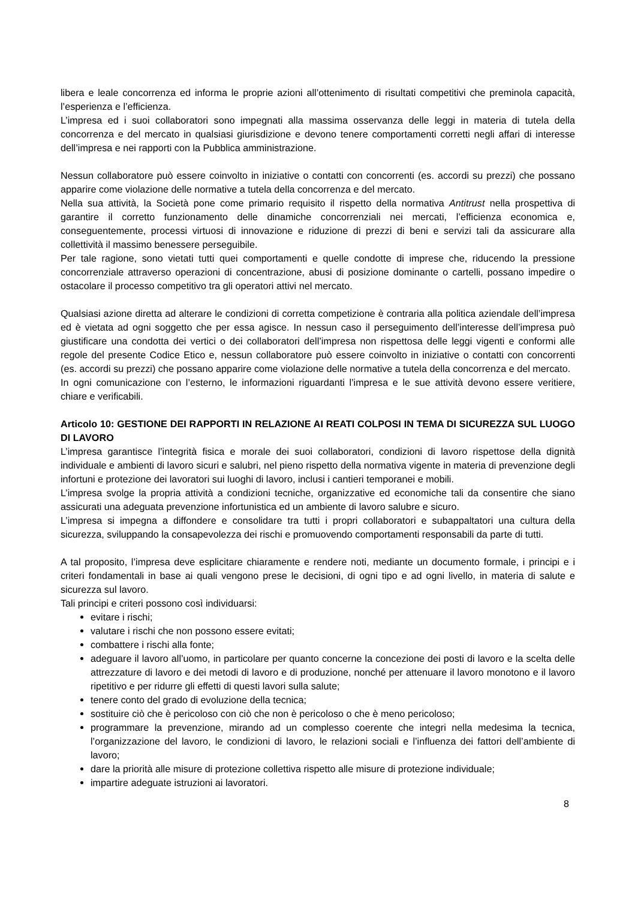libera e leale concorrenza ed informa le proprie azioni all’ottenimento di risultati competitivi che preminola capacità, l’esperienza e l’efficienza.
L’impresa ed i suoi collaboratori sono impegnati alla massima osservanza delle leggi in materia di tutela della concorrenza e del mercato in qualsiasi giurisdizione e devono tenere comportamenti corretti negli affari di interesse dell’impresa e nei rapporti con la Pubblica amministrazione.
Nessun collaboratore può essere coinvolto in iniziative o contatti con concorrenti (es. accordi su prezzi) che possano apparire come violazione delle normative a tutela della concorrenza e del mercato.
Nella sua attività, la Società pone come primario requisito il rispetto della normativa Antitrust nella prospettiva di garantire il corretto funzionamento delle dinamiche concorrenziali nei mercati, l’efficienza economica e, conseguentemente, processi virtuosi di innovazione e riduzione di prezzi di beni e servizi tali da assicurare alla collettività il massimo benessere perseguibile.
Per tale ragione, sono vietati tutti quei comportamenti e quelle condotte di imprese che, riducendo la pressione concorrenziale attraverso operazioni di concentrazione, abusi di posizione dominante o cartelli, possano impedire o ostacolare il processo competitivo tra gli operatori attivi nel mercato.
Qualsiasi azione diretta ad alterare le condizioni di corretta competizione è contraria alla politica aziendale dell’impresa ed è vietata ad ogni soggetto che per essa agisce. In nessun caso il perseguimento dell’interesse dell’impresa può giustificare una condotta dei vertici o dei collaboratori dell’impresa non rispettosa delle leggi vigenti e conformi alle regole del presente Codice Etico e, nessun collaboratore può essere coinvolto in iniziative o contatti con concorrenti (es. accordi su prezzi) che possano apparire come violazione delle normative a tutela della concorrenza e del mercato.
In ogni comunicazione con l’esterno, le informazioni riguardanti l’impresa e le sue attività devono essere veritiere, chiare e verificabili.
Articolo 10: GESTIONE DEI RAPPORTI IN RELAZIONE AI REATI COLPOSI IN TEMA DI SICUREZZA SUL LUOGO DI LAVORO
L’impresa garantisce l’integrità fisica e morale dei suoi collaboratori, condizioni di lavoro rispettose della dignità individuale e ambienti di lavoro sicuri e salubri, nel pieno rispetto della normativa vigente in materia di prevenzione degli infortuni e protezione dei lavoratori sui luoghi di lavoro, inclusi i cantieri temporanei e mobili.
L’impresa svolge la propria attività a condizioni tecniche, organizzative ed economiche tali da consentire che siano assicurati una adeguata prevenzione infortunistica ed un ambiente di lavoro salubre e sicuro.
L’impresa si impegna a diffondere e consolidare tra tutti i propri collaboratori e subappaltatori una cultura della sicurezza, sviluppando la consapevolezza dei rischi e promuovendo comportamenti responsabili da parte di tutti.
A tal proposito, l’impresa deve esplicitare chiaramente e rendere noti, mediante un documento formale, i principi e i criteri fondamentali in base ai quali vengono prese le decisioni, di ogni tipo e ad ogni livello, in materia di salute e sicurezza sul lavoro.
Tali principi e criteri possono così individuarsi:
evitare i rischi;
valutare i rischi che non possono essere evitati;
combattere i rischi alla fonte;
adeguare il lavoro all’uomo, in particolare per quanto concerne la concezione dei posti di lavoro e la scelta delle attrezzature di lavoro e dei metodi di lavoro e di produzione, nonché per attenuare il lavoro monotono e il lavoro ripetitivo e per ridurre gli effetti di questi lavori sulla salute;
tenere conto del grado di evoluzione della tecnica;
sostituire ciò che è pericoloso con ciò che non è pericoloso o che è meno pericoloso;
programmare la prevenzione, mirando ad un complesso coerente che integri nella medesima la tecnica, l’organizzazione del lavoro, le condizioni di lavoro, le relazioni sociali e l’influenza dei fattori dell’ambiente di lavoro;
dare la priorità alle misure di protezione collettiva rispetto alle misure di protezione individuale;
impartire adeguate istruzioni ai lavoratori.
8